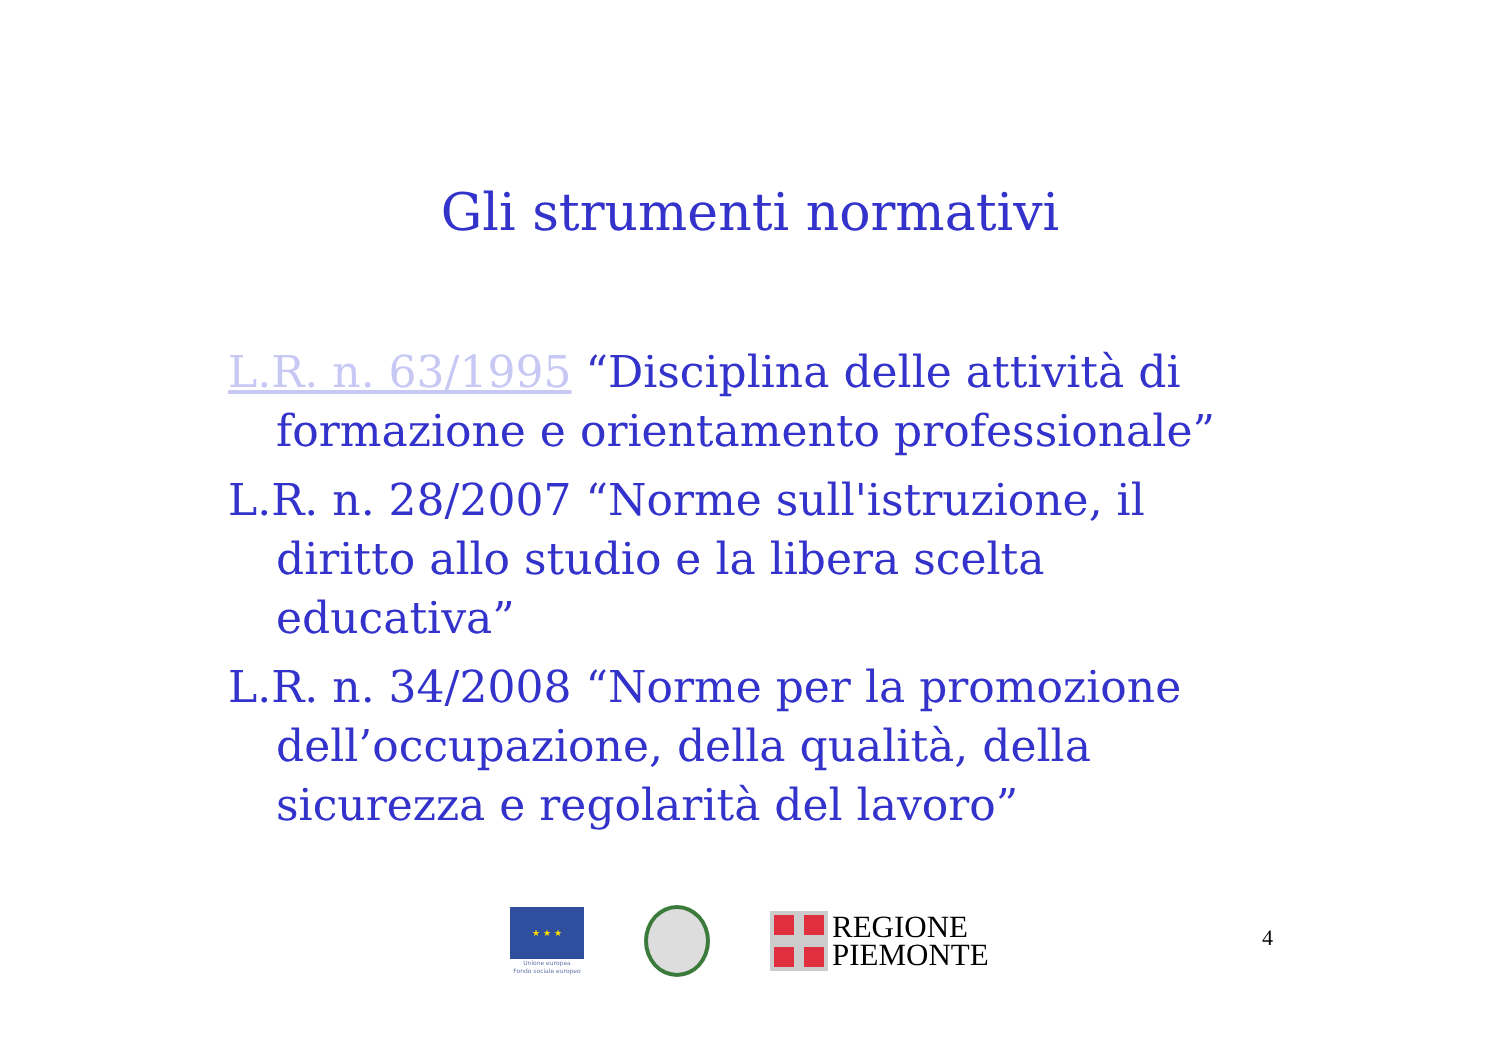Gli strumenti normativi
L.R. n. 63/1995 “Disciplina delle attività di formazione e orientamento professionale”
L.R. n. 28/2007 “Norme sull'istruzione, il diritto allo studio e la libera scelta educativa”
L.R. n. 34/2008 “Norme per la promozione dell’occupazione, della qualità, della sicurezza e regolarità del lavoro”
★ ★ ★
Unione europea
Fondo sociale europeo
REGIONE
PIEMONTE
4